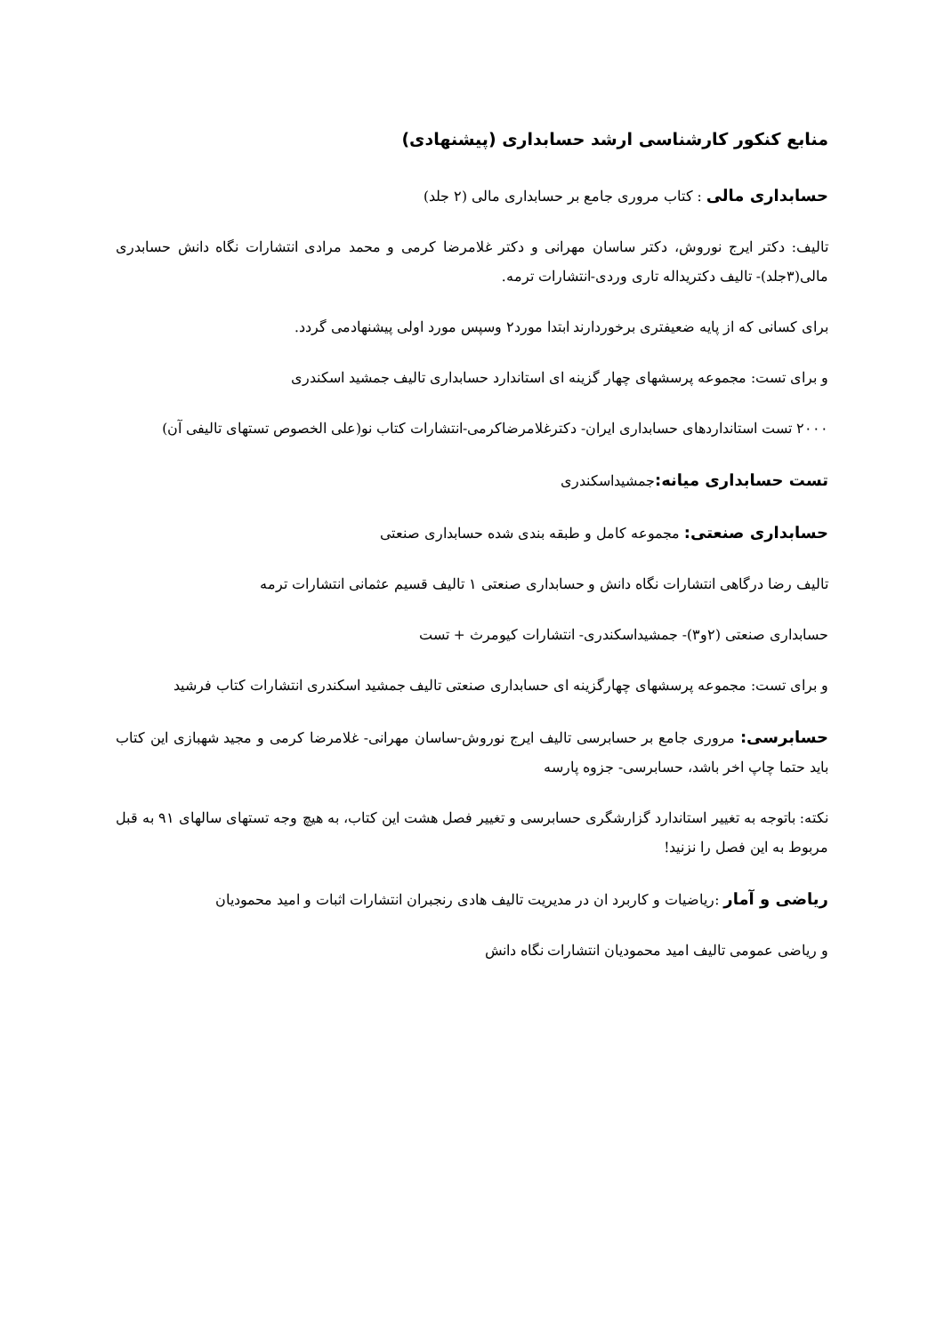منابع کنکور کارشناسی ارشد حسابداری (پیشنهادی)
حسابداری مالی : کتاب مروری جامع بر حسابداری مالی (۲ جلد)
تالیف: دکتر ایرج نوروش، دکتر ساسان مهرانی و دکتر غلامرضا کرمی و محمد مرادی انتشارات نگاه دانش حسابدری مالی(۳جلد)- تالیف دکتریداله تاری وردی-انتشارات ترمه.
برای کسانی که از پایه ضعیفتری برخوردارند ابتدا مورد۲ وسپس مورد اولی پیشنهادمی گردد.
و برای تست: مجموعه پرسشهای چهار گزینه ای استاندارد حسابداری تالیف جمشید اسکندری
۲۰۰۰ تست استانداردهای حسابداری ایران- دکترغلامرضاکرمی-انتشارات کتاب نو(علی الخصوص تستهای تالیفی آن)
تست حسابداری میانه: جمشیداسکندری
حسابداری صنعتی: مجموعه کامل و طبقه بندی شده حسابداری صنعتی
تالیف رضا درگاهی انتشارات نگاه دانش و حسابداری صنعتی ۱ تالیف قسیم عثمانی انتشارات ترمه
حسابداری صنعتی (۲و۳)- جمشیداسکندری- انتشارات کیومرث + تست
و برای تست: مجموعه پرسشهای چهارگزینه ای حسابداری صنعتی تالیف جمشید اسکندری انتشارات کتاب فرشید
حسابرسی: مروری جامع بر حسابرسی تالیف ایرج نوروش-ساسان مهرانی- غلامرضا کرمی و مجید شهبازی این کتاب باید حتما چاپ اخر باشد، حسابرسی- جزوه پارسه
نکته: باتوجه به تغییر استاندارد گزارشگری حسابرسی و تغییر فصل هشت این کتاب، به هیچ وجه تستهای سالهای ۹۱ به قبل مربوط به این فصل را نزنید!
ریاضی و آمار :ریاضیات و کاربرد ان در مدیریت تالیف هادی رنجبران انتشارات اثبات و امید محمودیان
و ریاضی عمومی تالیف امید محمودیان انتشارات نگاه دانش